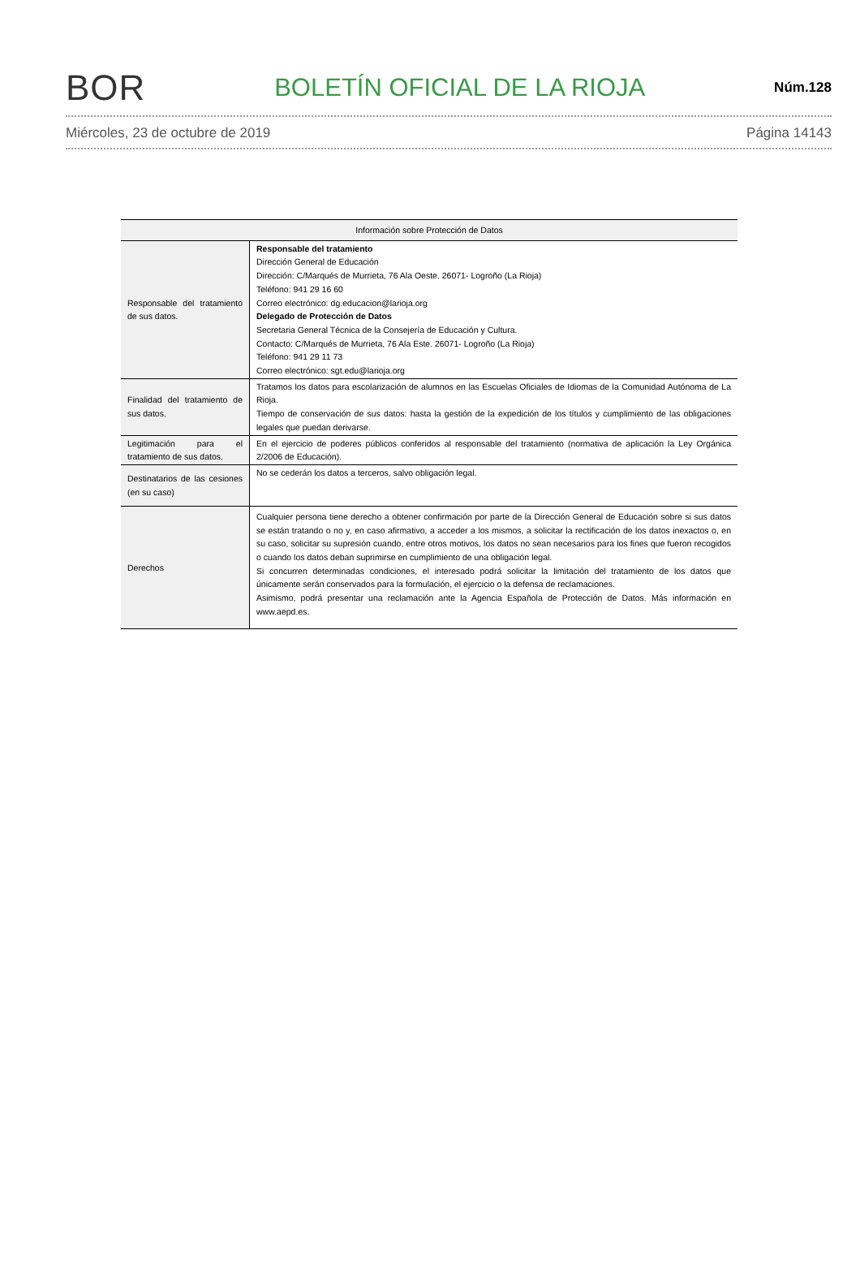BOR BOLETÍN OFICIAL DE LA RIOJA Núm.128
Miércoles, 23 de octubre de 2019 Página 14143
| Información sobre Protección de Datos | |
| --- | --- |
| Responsable del tratamiento de sus datos. | Responsable del tratamiento Dirección General de Educación Dirección: C/Marqués de Murrieta, 76 Ala Oeste. 26071- Logroño (La Rioja) Teléfono: 941 29 16 60 Correo electrónico: dg.educacion@larioja.org Delegado de Protección de Datos Secretaria General Técnica de la Consejería de Educación y Cultura. Contacto: C/Marqués de Murrieta, 76 Ala Este. 26071- Logroño (La Rioja) Teléfono: 941 29 11 73 Correo electrónico: sgt.edu@larioja.org |
| Finalidad del tratamiento de sus datos. | Tratamos los datos para escolarización de alumnos en las Escuelas Oficiales de Idiomas de la Comunidad Autónoma de La Rioja. Tiempo de conservación de sus datos: hasta la gestión de la expedición de los títulos y cumplimiento de las obligaciones legales que puedan derivarse. |
| Legitimación para el tratamiento de sus datos. | En el ejercicio de poderes públicos conferidos al responsable del tratamiento (normativa de aplicación la Ley Orgánica 2/2006 de Educación). |
| Destinatarios de las cesiones (en su caso) | No se cederán los datos a terceros, salvo obligación legal. |
| Derechos | Cualquier persona tiene derecho a obtener confirmación por parte de la Dirección General de Educación sobre si sus datos se están tratando o no y, en caso afirmativo, a acceder a los mismos, a solicitar la rectificación de los datos inexactos o, en su caso, solicitar su supresión cuando, entre otros motivos, los datos no sean necesarios para los fines que fueron recogidos o cuando los datos deban suprimirse en cumplimiento de una obligación legal. Si concurren determinadas condiciones, el interesado podrá solicitar la limitación del tratamiento de los datos que únicamente serán conservados para la formulación, el ejercicio o la defensa de reclamaciones. Asimismo, podrá presentar una reclamación ante la Agencia Española de Protección de Datos. Más información en www.aepd.es. |